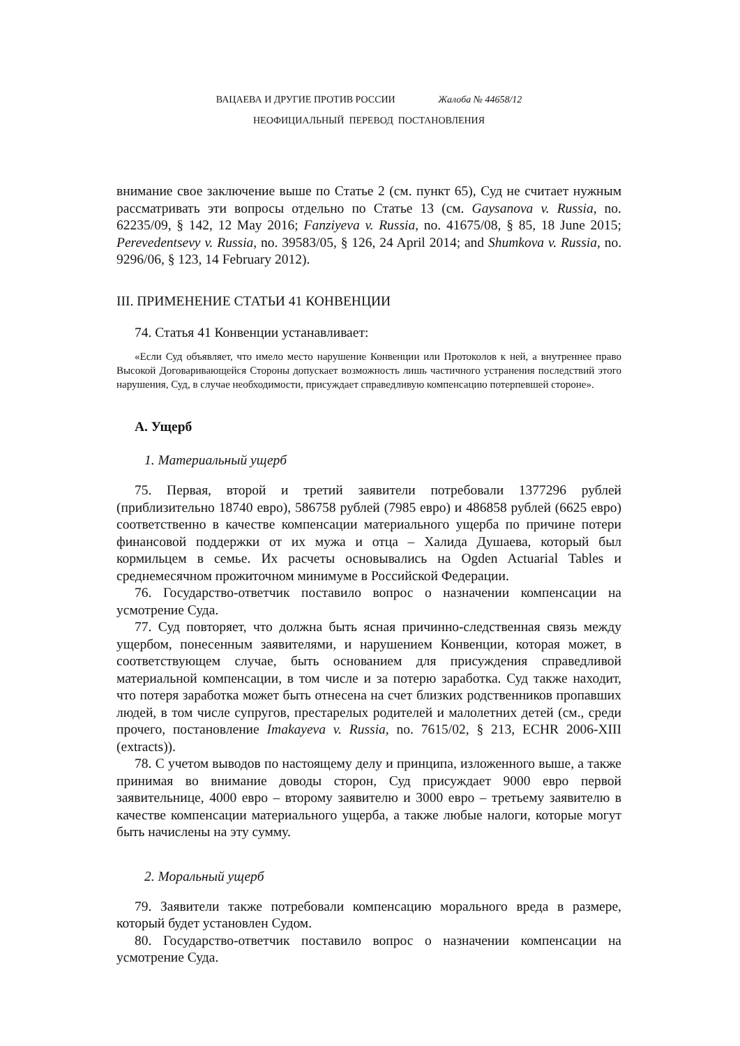ВАЦАЕВА И ДРУГИЕ ПРОТИВ РОССИИ Жалоба № 44658/12
НЕОФИЦИАЛЬНЫЙ ПЕРЕВОД ПОСТАНОВЛЕНИЯ
внимание свое заключение выше по Статье 2 (см. пункт 65), Суд не считает нужным рассматривать эти вопросы отдельно по Статье 13 (см. Gaysanova v. Russia, no. 62235/09, § 142, 12 May 2016; Fanziyeva v. Russia, no. 41675/08, § 85, 18 June 2015; Perevedentsevy v. Russia, no. 39583/05, § 126, 24 April 2014; and Shumkova v. Russia, no. 9296/06, § 123, 14 February 2012).
III. ПРИМЕНЕНИЕ СТАТЬИ 41 КОНВЕНЦИИ
74. Статья 41 Конвенции устанавливает:
«Если Суд объявляет, что имело место нарушение Конвенции или Протоколов к ней, а внутреннее право Высокой Договаривающейся Стороны допускает возможность лишь частичного устранения последствий этого нарушения, Суд, в случае необходимости, присуждает справедливую компенсацию потерпевшей стороне».
A. Ущерб
1. Материальный ущерб
75. Первая, второй и третий заявители потребовали 1377296 рублей (приблизительно 18740 евро), 586758 рублей (7985 евро) и 486858 рублей (6625 евро) соответственно в качестве компенсации материального ущерба по причине потери финансовой поддержки от их мужа и отца – Халида Душаева, который был кормильцем в семье. Их расчеты основывались на Ogden Actuarial Tables и среднемесячном прожиточном минимуме в Российской Федерации.
76. Государство-ответчик поставило вопрос о назначении компенсации на усмотрение Суда.
77. Суд повторяет, что должна быть ясная причинно-следственная связь между ущербом, понесенным заявителями, и нарушением Конвенции, которая может, в соответствующем случае, быть основанием для присуждения справедливой материальной компенсации, в том числе и за потерю заработка. Суд также находит, что потеря заработка может быть отнесена на счет близких родственников пропавших людей, в том числе супругов, престарелых родителей и малолетних детей (см., среди прочего, постановление Imakayeva v. Russia, no. 7615/02, § 213, ECHR 2006-XIII (extracts)).
78. С учетом выводов по настоящему делу и принципа, изложенного выше, а также принимая во внимание доводы сторон, Суд присуждает 9000 евро первой заявительнице, 4000 евро – второму заявителю и 3000 евро – третьему заявителю в качестве компенсации материального ущерба, а также любые налоги, которые могут быть начислены на эту сумму.
2. Моральный ущерб
79. Заявители также потребовали компенсацию морального вреда в размере, который будет установлен Судом.
80. Государство-ответчик поставило вопрос о назначении компенсации на усмотрение Суда.